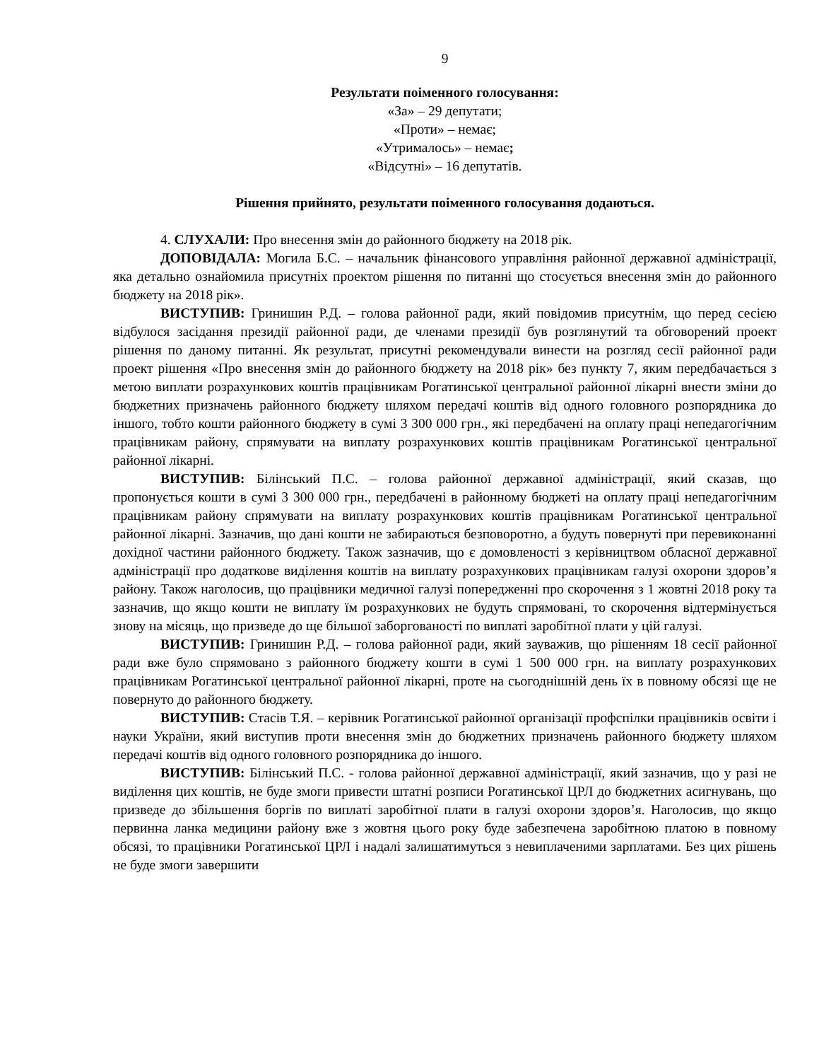9
Результати поіменного голосування:
«За» – 29 депутати;
«Проти» – немає;
«Утрималось» – немає;
«Відсутні» – 16 депутатів.
Рішення прийнято, результати поіменного голосування додаються.
4. СЛУХАЛИ: Про внесення змін до районного бюджету на 2018 рік.
ДОПОВІДАЛА: Могила Б.С. – начальник фінансового управління районної державної адміністрації, яка детально ознайомила присутніх проектом рішення по питанні що стосується внесення змін до районного бюджету на 2018 рік».
ВИСТУПИВ: Гринишин Р.Д. – голова районної ради, який повідомив присутнім, що перед сесією відбулося засідання президії районної ради, де членами президії був розглянутий та обговорений проект рішення по даному питанні. Як результат, присутні рекомендували винести на розгляд сесії районної ради проект рішення «Про внесення змін до районного бюджету на 2018 рік» без пункту 7, яким передбачається з метою виплати розрахункових коштів працівникам Рогатинської центральної районної лікарні внести зміни до бюджетних призначень районного бюджету шляхом передачі коштів від одного головного розпорядника до іншого, тобто кошти районного бюджету в сумі 3 300 000 грн., які передбачені на оплату праці непедагогічним працівникам району, спрямувати на виплату розрахункових коштів працівникам Рогатинської центральної районної лікарні.
ВИСТУПИВ: Білінський П.С. – голова районної державної адміністрації, який сказав, що пропонується кошти в сумі 3 300 000 грн., передбачені в районному бюджеті на оплату праці непедагогічним працівникам району спрямувати на виплату розрахункових коштів працівникам Рогатинської центральної районної лікарні. Зазначив, що дані кошти не забираються безповоротно, а будуть повернуті при перевиконанні дохідної частини районного бюджету. Також зазначив, що є домовленості з керівництвом обласної державної адміністрації про додаткове виділення коштів на виплату розрахункових працівникам галузі охорони здоров’я району. Також наголосив, що працівники медичної галузі попередженні про скорочення з 1 жовтні 2018 року та зазначив, що якщо кошти не виплату їм розрахункових не будуть спрямовані, то скорочення відтермінується знову на місяць, що призведе до ще більшої заборгованості по виплаті заробітної плати у цій галузі.
ВИСТУПИВ: Гринишин Р.Д. – голова районної ради, який зауважив, що рішенням 18 сесії районної ради вже було спрямовано з районного бюджету кошти в сумі 1 500 000 грн. на виплату розрахункових працівникам Рогатинської центральної районної лікарні, проте на сьогоднішній день їх в повному обсязі ще не повернуто до районного бюджету.
ВИСТУПИВ: Стасів Т.Я. – керівник Рогатинської районної організації профспілки працівників освіти і науки України, який виступив проти внесення змін до бюджетних призначень районного бюджету шляхом передачі коштів від одного головного розпорядника до іншого.
ВИСТУПИВ: Білінський П.С. - голова районної державної адміністрації, який зазначив, що у разі не виділення цих коштів, не буде змоги привести штатні розписи Рогатинської ЦРЛ до бюджетних асигнувань, що призведе до збільшення боргів по виплаті заробітної плати в галузі охорони здоров’я. Наголосив, що якщо первинна ланка медицини району вже з жовтня цього року буде забезпечена заробітною платою в повному обсязі, то працівники Рогатинської ЦРЛ і надалі залишатимуться з невиплаченими зарплатами. Без цих рішень не буде змоги завершити